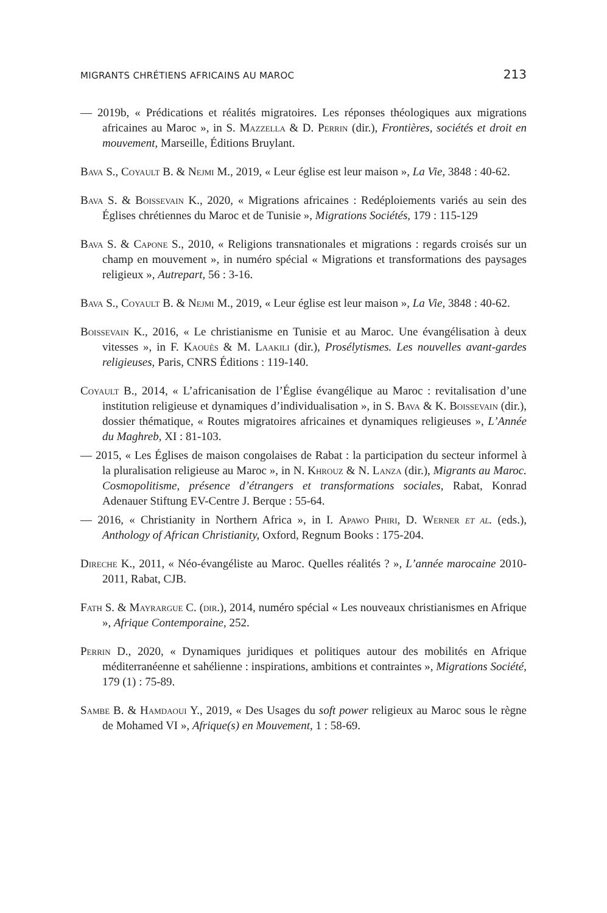MIGRANTS CHRÉTIENS AFRICAINS AU MAROC 213
— 2019b, « Prédications et réalités migratoires. Les réponses théologiques aux migrations africaines au Maroc », in S. Mazzella & D. Perrin (dir.), Frontières, sociétés et droit en mouvement, Marseille, Éditions Bruylant.
Bava S., Coyault B. & Nejmi M., 2019, « Leur église est leur maison », La Vie, 3848 : 40-62.
Bava S. & Boissevain K., 2020, « Migrations africaines : Redéploiements variés au sein des Églises chrétiennes du Maroc et de Tunisie », Migrations Sociétés, 179 : 115-129
Bava S. & Capone S., 2010, « Religions transnationales et migrations : regards croisés sur un champ en mouvement », in numéro spécial « Migrations et transformations des paysages religieux », Autrepart, 56 : 3-16.
Bava S., Coyault B. & Nejmi M., 2019, « Leur église est leur maison », La Vie, 3848 : 40-62.
Boissevain K., 2016, « Le christianisme en Tunisie et au Maroc. Une évangélisation à deux vitesses », in F. Kaouès & M. Laakili (dir.), Prosélytismes. Les nouvelles avant-gardes religieuses, Paris, CNRS Éditions : 119-140.
Coyault B., 2014, « L’africanisation de l’Église évangélique au Maroc : revitalisation d’une institution religieuse et dynamiques d’individualisation », in S. Bava & K. Boissevain (dir.), dossier thématique, « Routes migratoires africaines et dynamiques religieuses », L’Année du Maghreb, XI : 81-103.
— 2015, « Les Églises de maison congolaises de Rabat : la participation du secteur informel à la pluralisation religieuse au Maroc », in N. Khrouz & N. Lanza (dir.), Migrants au Maroc. Cosmopolitisme, présence d’étrangers et transformations sociales, Rabat, Konrad Adenauer Stiftung EV-Centre J. Berque : 55-64.
— 2016, « Christianity in Northern Africa », in I. Apawo Phiri, D. Werner et al. (eds.), Anthology of African Christianity, Oxford, Regnum Books : 175-204.
Direche K., 2011, « Néo-évangéliste au Maroc. Quelles réalités ? », L’année marocaine 2010-2011, Rabat, CJB.
Fath S. & Mayrargue C. (dir.), 2014, numéro spécial « Les nouveaux christianismes en Afrique », Afrique Contemporaine, 252.
Perrin D., 2020, « Dynamiques juridiques et politiques autour des mobilités en Afrique méditerranéenne et sahélienne : inspirations, ambitions et contraintes », Migrations Société, 179 (1) : 75-89.
Sambe B. & Hamdaoui Y., 2019, « Des Usages du soft power religieux au Maroc sous le règne de Mohamed VI », Afrique(s) en Mouvement, 1 : 58-69.